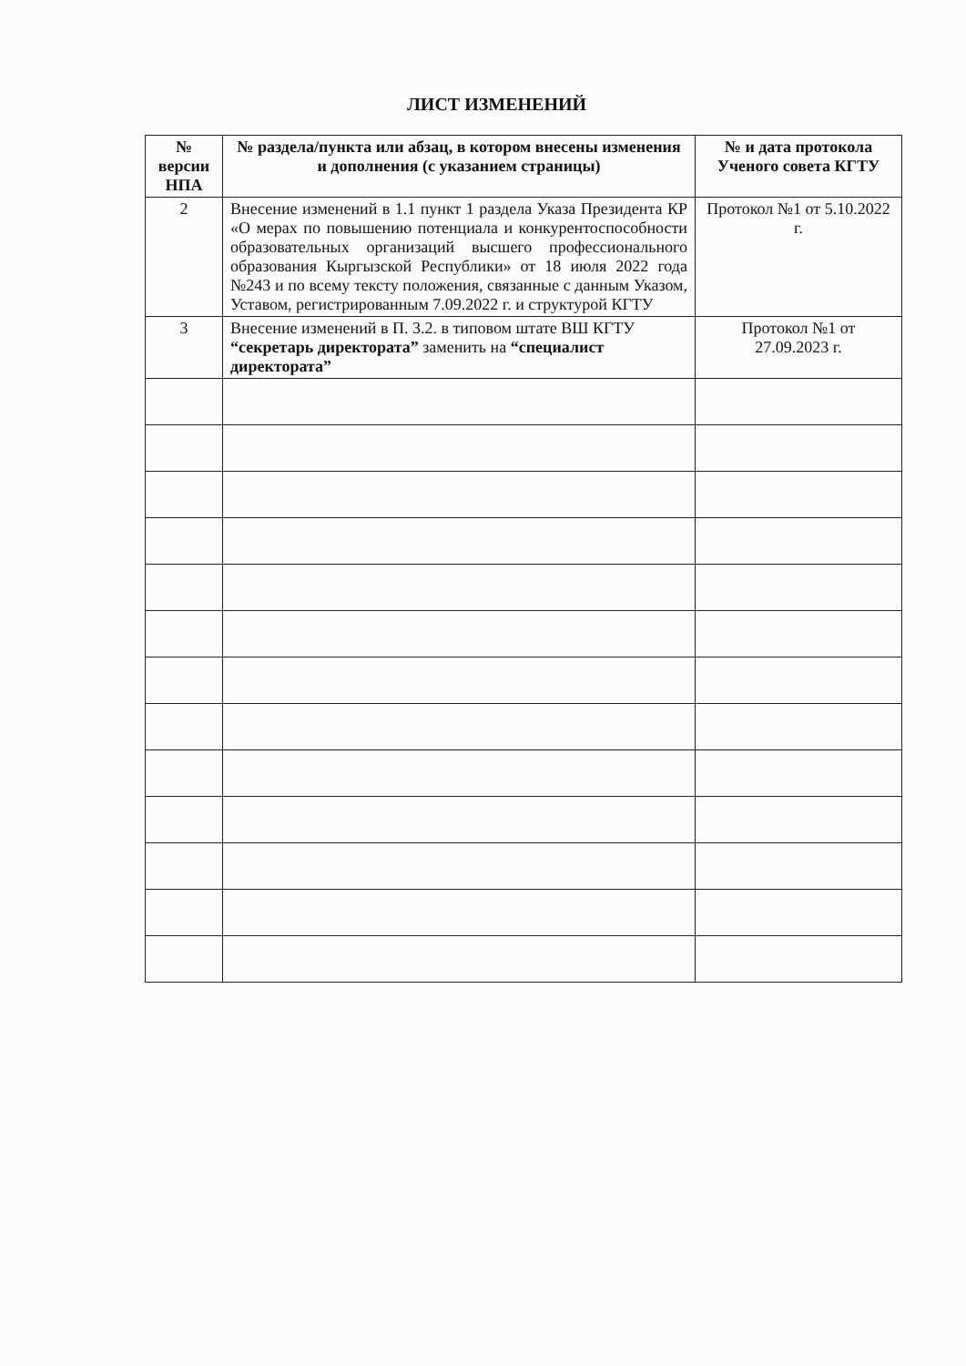ЛИСТ ИЗМЕНЕНИЙ
| № версии НПА | № раздела/пункта или абзац, в котором внесены изменения и дополнения (с указанием страницы) | № и дата протокола Ученого совета КГТУ |
| --- | --- | --- |
| 2 | Внесение изменений в 1.1 пункт 1 раздела Указа Президента КР «О мерах по повышению потенциала и конкурентоспособности образовательных организаций высшего профессионального образования Кыргызской Республики» от 18 июля 2022 года №243 и по всему тексту положения, связанные с данным Указом, Уставом, регистрированным 7.09.2022 г. и структурой КГТУ | Протокол №1 от 5.10.2022 г. |
| 3 | Внесение изменений в П. 3.2. в типовом штате ВШ КГТУ “секретарь директората” заменить на “специалист директората” | Протокол №1 от 27.09.2023 г. |